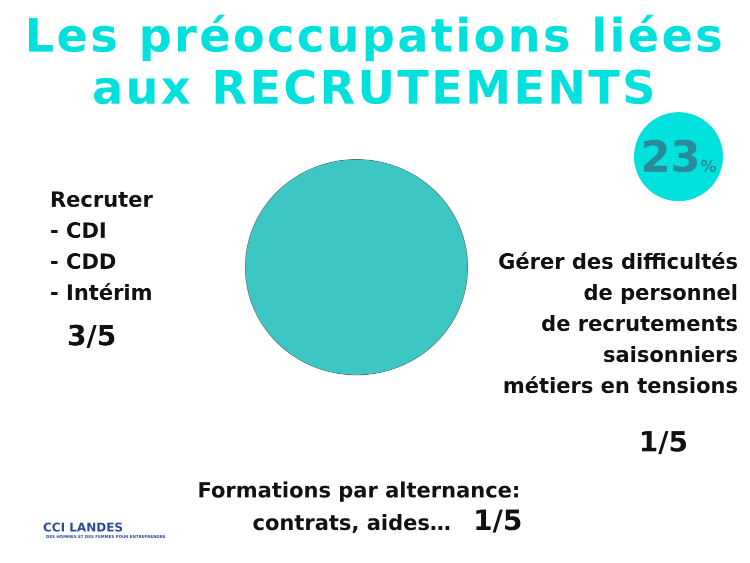Les préoccupations liées
aux RECRUTEMENTS
23%
Recruter
- CDI
- CDD
- Intérim
3/5
Gérer des difficultés
de personnel
de recrutements
saisonniers
métiers en tensions
1/5
Formations par alternance:
contrats, aides… 1/5
CCI LANDES
DES HOMMES ET DES FEMMES POUR ENTREPRENDRE